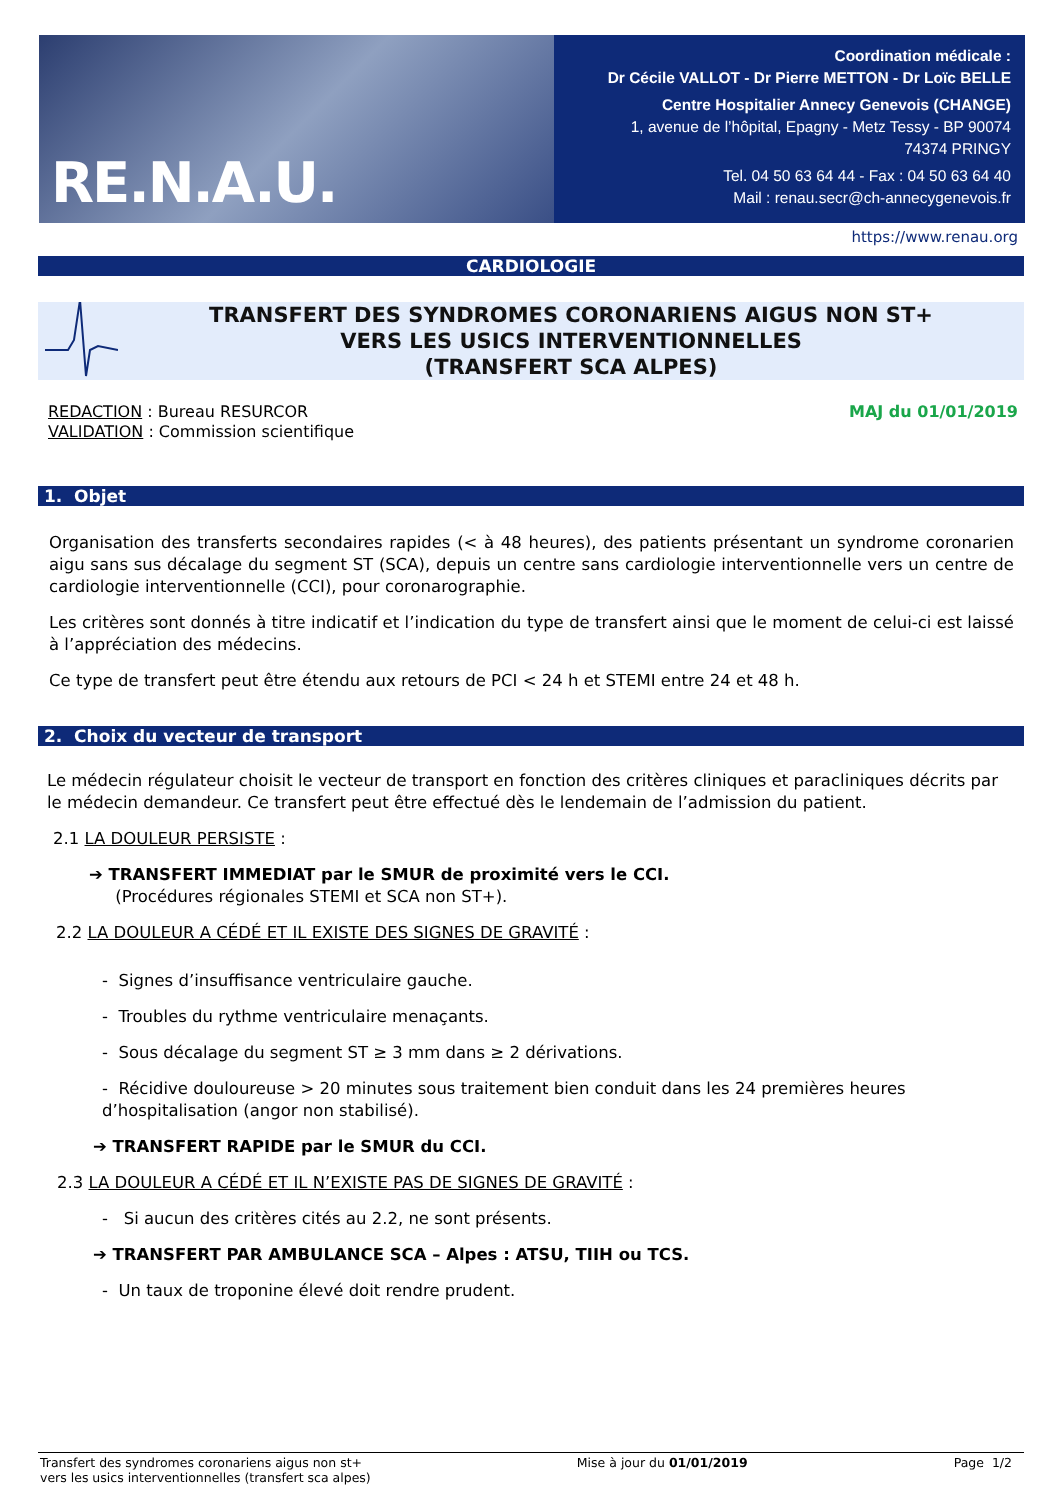RE.N.A.U.
Coordination médicale :
Dr Cécile VALLOT - Dr Pierre METTON - Dr Loïc BELLE
Centre Hospitalier Annecy Genevois (CHANGE)
1, avenue de l’hôpital, Epagny - Metz Tessy - BP 90074
74374 PRINGY
Tel. 04 50 63 64 44 - Fax : 04 50 63 64 40
Mail : renau.secr@ch-annecygenevois.fr
https://www.renau.org
CARDIOLOGIE
TRANSFERT DES SYNDROMES CORONARIENS AIGUS NON ST+
VERS LES USICS INTERVENTIONNELLES
(TRANSFERT SCA ALPES)
REDACTION : Bureau RESURCOR
VALIDATION : Commission scientifique
MAJ du 01/01/2019
1. Objet
Organisation des transferts secondaires rapides (< à 48 heures), des patients présentant un syndrome coronarien aigu sans sus décalage du segment ST (SCA), depuis un centre sans cardiologie interventionnelle vers un centre de cardiologie interventionnelle (CCI), pour coronarographie.
Les critères sont donnés à titre indicatif et l’indication du type de transfert ainsi que le moment de celui-ci est laissé à l’appréciation des médecins.
Ce type de transfert peut être étendu aux retours de PCI < 24 h et STEMI entre 24 et 48 h.
2. Choix du vecteur de transport
Le médecin régulateur choisit le vecteur de transport en fonction des critères cliniques et paracliniques décrits par le médecin demandeur. Ce transfert peut être effectué dès le lendemain de l’admission du patient.
2.1 LA DOULEUR PERSISTE :
➔ TRANSFERT IMMEDIAT par le SMUR de proximité vers le CCI.
(Procédures régionales STEMI et SCA non ST+).
2.2 LA DOULEUR A CÉDÉ ET IL EXISTE DES SIGNES DE GRAVITÉ :
- Signes d’insuffisance ventriculaire gauche.
- Troubles du rythme ventriculaire menaçants.
- Sous décalage du segment ST ≥ 3 mm dans ≥ 2 dérivations.
- Récidive douloureuse > 20 minutes sous traitement bien conduit dans les 24 premières heures d’hospitalisation (angor non stabilisé).
➔ TRANSFERT RAPIDE par le SMUR du CCI.
2.3 LA DOULEUR A CÉDÉ ET IL N’EXISTE PAS DE SIGNES DE GRAVITÉ :
- Si aucun des critères cités au 2.2, ne sont présents.
➔ TRANSFERT PAR AMBULANCE SCA – Alpes : ATSU, TIIH ou TCS.
- Un taux de troponine élevé doit rendre prudent.
Transfert des syndromes coronariens aigus non st+
vers les usics interventionnelles (transfert sca alpes)
Mise à jour du 01/01/2019 Page 1/2